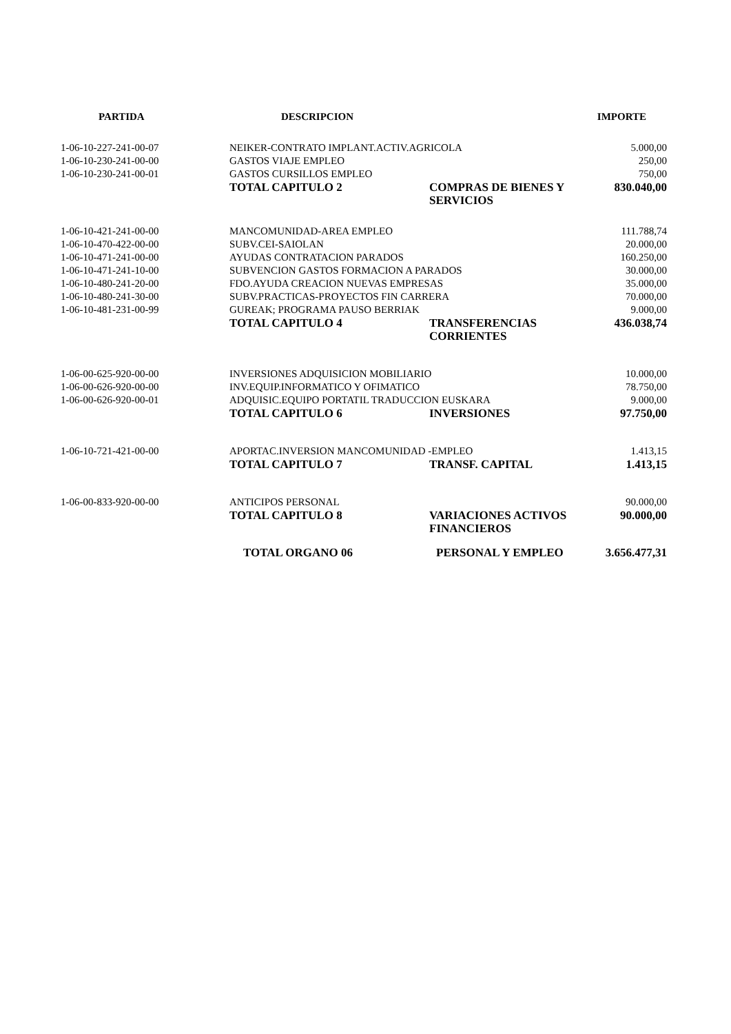| PARTIDA | DESCRIPCION | | IMPORTE |
| --- | --- | --- | --- |
| 1-06-10-227-241-00-07 | NEIKER-CONTRATO IMPLANT.ACTIV.AGRICOLA | | 5.000,00 |
| 1-06-10-230-241-00-00 | GASTOS VIAJE EMPLEO | | 250,00 |
| 1-06-10-230-241-00-01 | GASTOS CURSILLOS EMPLEO | | 750,00 |
| | TOTAL CAPITULO 2 | COMPRAS DE BIENES Y SERVICIOS | 830.040,00 |
| 1-06-10-421-241-00-00 | MANCOMUNIDAD-AREA EMPLEO | | 111.788,74 |
| 1-06-10-470-422-00-00 | SUBV.CEI-SAIOLAN | | 20.000,00 |
| 1-06-10-471-241-00-00 | AYUDAS CONTRATACION PARADOS | | 160.250,00 |
| 1-06-10-471-241-10-00 | SUBVENCION GASTOS FORMACION A PARADOS | | 30.000,00 |
| 1-06-10-480-241-20-00 | FDO.AYUDA CREACION NUEVAS EMPRESAS | | 35.000,00 |
| 1-06-10-480-241-30-00 | SUBV.PRACTICAS-PROYECTOS FIN CARRERA | | 70.000,00 |
| 1-06-10-481-231-00-99 | GUREAK; PROGRAMA PAUSO BERRIAK | | 9.000,00 |
| | TOTAL CAPITULO 4 | TRANSFERENCIAS CORRIENTES | 436.038,74 |
| 1-06-00-625-920-00-00 | INVERSIONES ADQUISICION MOBILIARIO | | 10.000,00 |
| 1-06-00-626-920-00-00 | INV.EQUIP.INFORMATICO Y OFIMATICO | | 78.750,00 |
| 1-06-00-626-920-00-01 | ADQUISIC.EQUIPO PORTATIL TRADUCCION EUSKARA | | 9.000,00 |
| | TOTAL CAPITULO 6 | INVERSIONES | 97.750,00 |
| 1-06-10-721-421-00-00 | APORTAC.INVERSION MANCOMUNIDAD -EMPLEO | | 1.413,15 |
| | TOTAL CAPITULO 7 | TRANSF. CAPITAL | 1.413,15 |
| 1-06-00-833-920-00-00 | ANTICIPOS PERSONAL | | 90.000,00 |
| | TOTAL CAPITULO 8 | VARIACIONES ACTIVOS FINANCIEROS | 90.000,00 |
| | TOTAL ORGANO 06 | PERSONAL Y EMPLEO | 3.656.477,31 |